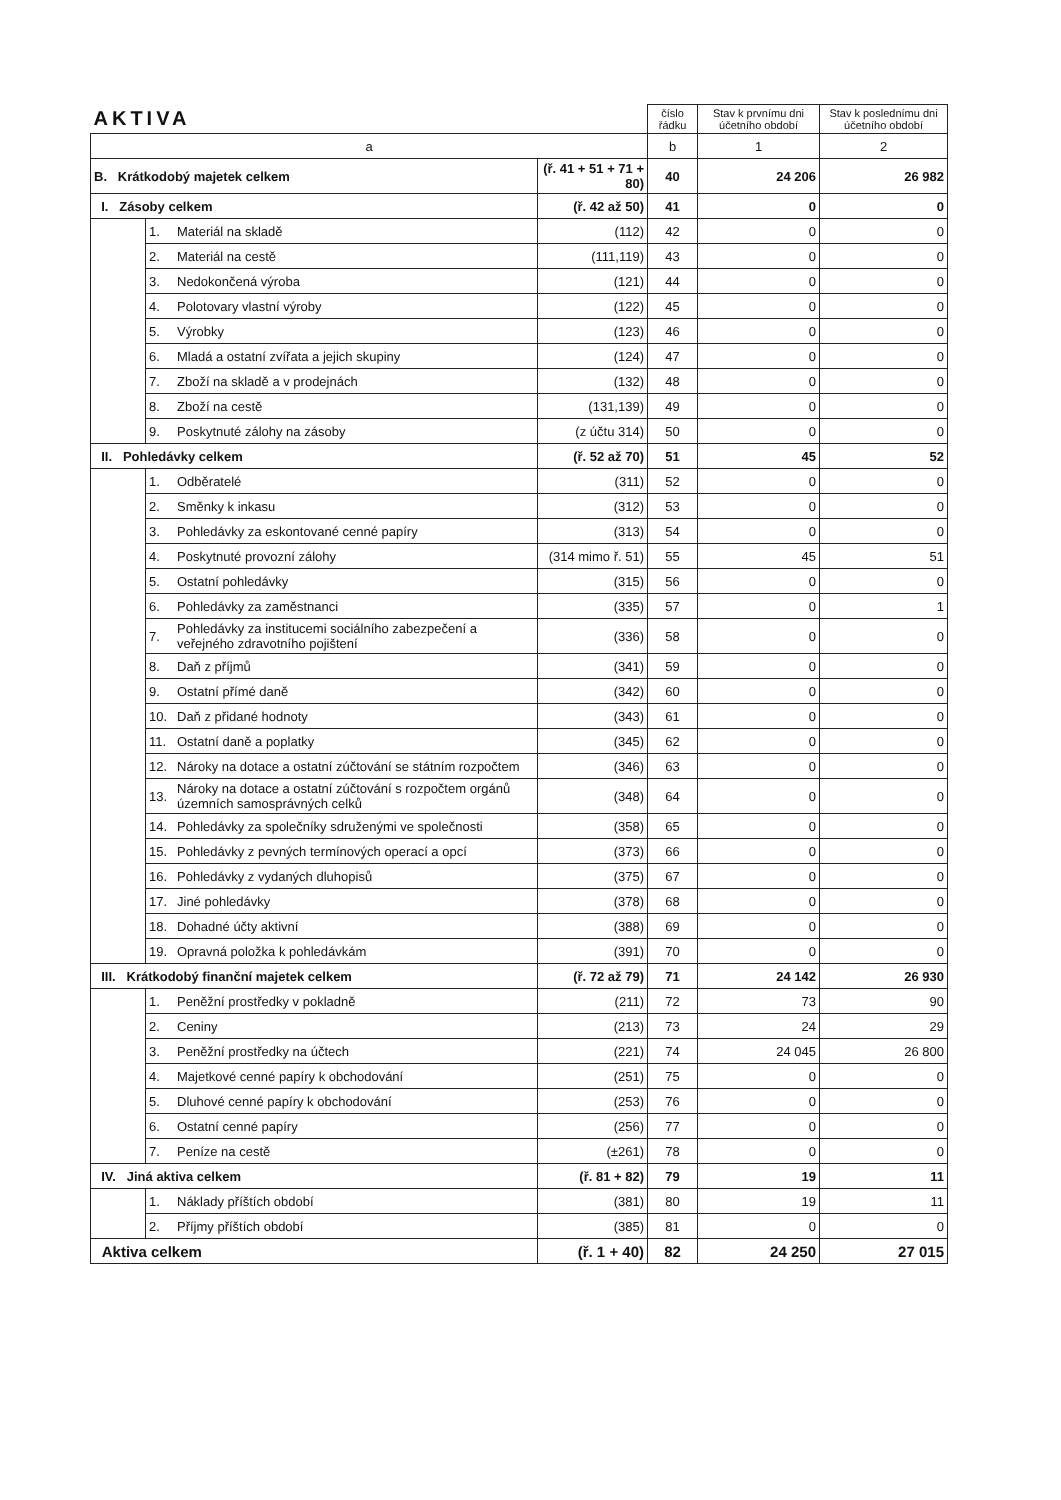| AKTIVA | | | | číslo řádku | Stav k prvnímu dni účetního období | Stav k poslednímu dni účetního období |
| a | | | | b | 1 | 2 |
| B. Krátkodobý majetek celkem | | | (ř. 41 + 51 + 71 + 80) | 40 | 24 206 | 26 982 |
| I. Zásoby celkem | | | (ř. 42 až 50) | 41 | 0 | 0 |
| | 1. | Materiál na skladě | (112) | 42 | 0 | 0 |
| | 2. | Materiál na cestě | (111,119) | 43 | 0 | 0 |
| | 3. | Nedokončená výroba | (121) | 44 | 0 | 0 |
| | 4. | Polotovary vlastní výroby | (122) | 45 | 0 | 0 |
| | 5. | Výrobky | (123) | 46 | 0 | 0 |
| | 6. | Mladá a ostatní zvířata a jejich skupiny | (124) | 47 | 0 | 0 |
| | 7. | Zboží na skladě a v prodejnách | (132) | 48 | 0 | 0 |
| | 8. | Zboží na cestě | (131,139) | 49 | 0 | 0 |
| | 9. | Poskytnuté zálohy na zásoby | (z účtu 314) | 50 | 0 | 0 |
| II. Pohledávky celkem | | | (ř. 52 až 70) | 51 | 45 | 52 |
| | 1. | Odběratelé | (311) | 52 | 0 | 0 |
| | 2. | Směnky k inkasu | (312) | 53 | 0 | 0 |
| | 3. | Pohledávky za eskontované cenné papíry | (313) | 54 | 0 | 0 |
| | 4. | Poskytnuté provozní zálohy | (314 mimo ř. 51) | 55 | 45 | 51 |
| | 5. | Ostatní pohledávky | (315) | 56 | 0 | 0 |
| | 6. | Pohledávky za zaměstnanci | (335) | 57 | 0 | 1 |
| | 7. | Pohledávky za institucemi sociálního zabezpečení a veřejného zdravotního pojištení | (336) | 58 | 0 | 0 |
| | 8. | Daň z příjmů | (341) | 59 | 0 | 0 |
| | 9. | Ostatní přímé daně | (342) | 60 | 0 | 0 |
| | 10. | Daň z přidané hodnoty | (343) | 61 | 0 | 0 |
| | 11. | Ostatní daně a poplatky | (345) | 62 | 0 | 0 |
| | 12. | Nároky na dotace a ostatní zúčtování se státním rozpočtem | (346) | 63 | 0 | 0 |
| | 13. | Nároky na dotace a ostatní zúčtování s rozpočtem orgánů územních samosprávných celků | (348) | 64 | 0 | 0 |
| | 14. | Pohledávky za společníky sdruženými ve společnosti | (358) | 65 | 0 | 0 |
| | 15. | Pohledávky z pevných termínových operací a opcí | (373) | 66 | 0 | 0 |
| | 16. | Pohledávky z vydaných dluhopisů | (375) | 67 | 0 | 0 |
| | 17. | Jiné pohledávky | (378) | 68 | 0 | 0 |
| | 18. | Dohadné účty aktivní | (388) | 69 | 0 | 0 |
| | 19. | Opravná položka k pohledávkám | (391) | 70 | 0 | 0 |
| III. Krátkodobý finanční majetek celkem | | | (ř. 72 až 79) | 71 | 24 142 | 26 930 |
| | 1. | Peněžní prostředky v pokladně | (211) | 72 | 73 | 90 |
| | 2. | Ceniny | (213) | 73 | 24 | 29 |
| | 3. | Peněžní prostředky na účtech | (221) | 74 | 24 045 | 26 800 |
| | 4. | Majetkové cenné papíry k obchodování | (251) | 75 | 0 | 0 |
| | 5. | Dluhové cenné papíry k obchodování | (253) | 76 | 0 | 0 |
| | 6. | Ostatní cenné papíry | (256) | 77 | 0 | 0 |
| | 7. | Peníze na cestě | (±261) | 78 | 0 | 0 |
| IV. Jiná aktiva celkem | | | (ř. 81 + 82) | 79 | 19 | 11 |
| | 1. | Náklady příštích období | (381) | 80 | 19 | 11 |
| | 2. | Příjmy příštích období | (385) | 81 | 0 | 0 |
| Aktiva celkem | | | (ř. 1 + 40) | 82 | 24 250 | 27 015 |